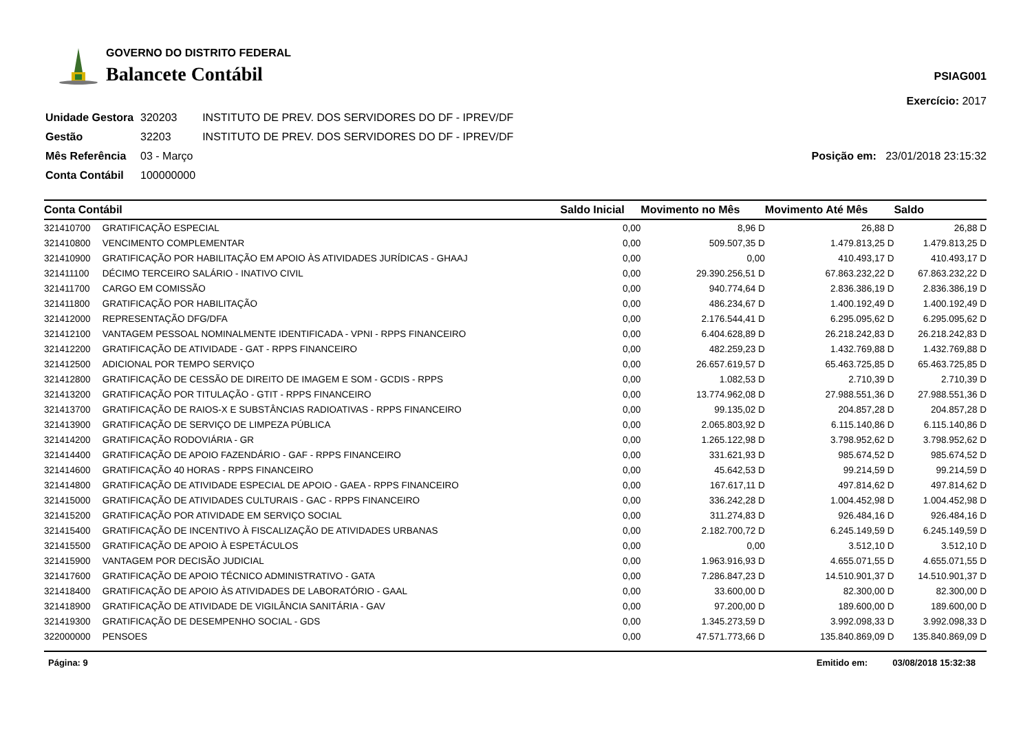GOVERNO DO DISTRITO FEDERAL
Balancete Contábil
PSIAG001
Exercício: 2017
| Unidade Gestora | 320203 | INSTITUTO DE PREV. DOS SERVIDORES DO DF - IPREV/DF |
| Gestão | 32203 | INSTITUTO DE PREV. DOS SERVIDORES DO DF - IPREV/DF |
| Mês Referência | 03 - Março | |
| Conta Contábil | 100000000 | |
Posição em: 23/01/2018 23:15:32
| Conta Contábil | | Saldo Inicial | Movimento no Mês | Movimento Até Mês | Saldo |
| --- | --- | --- | --- | --- | --- |
| 321410700 | GRATIFICAÇÃO ESPECIAL | 0,00 | 8,96 D | 26,88 D | 26,88 D |
| 321410800 | VENCIMENTO COMPLEMENTAR | 0,00 | 509.507,35 D | 1.479.813,25 D | 1.479.813,25 D |
| 321410900 | GRATIFICAÇÃO POR HABILITAÇÃO EM APOIO ÀS ATIVIDADES JURÍDICAS - GHAAJ | 0,00 | 0,00 | 410.493,17 D | 410.493,17 D |
| 321411100 | DÉCIMO TERCEIRO SALÁRIO - INATIVO CIVIL | 0,00 | 29.390.256,51 D | 67.863.232,22 D | 67.863.232,22 D |
| 321411700 | CARGO EM COMISSÃO | 0,00 | 940.774,64 D | 2.836.386,19 D | 2.836.386,19 D |
| 321411800 | GRATIFICAÇÃO POR HABILITAÇÃO | 0,00 | 486.234,67 D | 1.400.192,49 D | 1.400.192,49 D |
| 321412000 | REPRESENTAÇÃO DFG/DFA | 0,00 | 2.176.544,41 D | 6.295.095,62 D | 6.295.095,62 D |
| 321412100 | VANTAGEM PESSOAL NOMINALMENTE IDENTIFICADA - VPNI - RPPS FINANCEIRO | 0,00 | 6.404.628,89 D | 26.218.242,83 D | 26.218.242,83 D |
| 321412200 | GRATIFICAÇÃO DE ATIVIDADE - GAT - RPPS FINANCEIRO | 0,00 | 482.259,23 D | 1.432.769,88 D | 1.432.769,88 D |
| 321412500 | ADICIONAL POR TEMPO SERVIÇO | 0,00 | 26.657.619,57 D | 65.463.725,85 D | 65.463.725,85 D |
| 321412800 | GRATIFICAÇÃO DE CESSÃO DE DIREITO DE IMAGEM E SOM - GCDIS - RPPS | 0,00 | 1.082,53 D | 2.710,39 D | 2.710,39 D |
| 321413200 | GRATIFICAÇÃO POR TITULAÇÃO - GTIT - RPPS FINANCEIRO | 0,00 | 13.774.962,08 D | 27.988.551,36 D | 27.988.551,36 D |
| 321413700 | GRATIFICAÇÃO DE RAIOS-X E SUBSTÂNCIAS RADIOATIVAS - RPPS FINANCEIRO | 0,00 | 99.135,02 D | 204.857,28 D | 204.857,28 D |
| 321413900 | GRATIFICAÇÃO DE SERVIÇO DE LIMPEZA PÚBLICA | 0,00 | 2.065.803,92 D | 6.115.140,86 D | 6.115.140,86 D |
| 321414200 | GRATIFICAÇÃO RODOVIÁRIA - GR | 0,00 | 1.265.122,98 D | 3.798.952,62 D | 3.798.952,62 D |
| 321414400 | GRATIFICAÇÃO DE APOIO FAZENDÁRIO - GAF - RPPS FINANCEIRO | 0,00 | 331.621,93 D | 985.674,52 D | 985.674,52 D |
| 321414600 | GRATIFICAÇÃO 40 HORAS - RPPS FINANCEIRO | 0,00 | 45.642,53 D | 99.214,59 D | 99.214,59 D |
| 321414800 | GRATIFICAÇÃO DE ATIVIDADE ESPECIAL DE APOIO - GAEA - RPPS FINANCEIRO | 0,00 | 167.617,11 D | 497.814,62 D | 497.814,62 D |
| 321415000 | GRATIFICAÇÃO DE ATIVIDADES CULTURAIS - GAC - RPPS FINANCEIRO | 0,00 | 336.242,28 D | 1.004.452,98 D | 1.004.452,98 D |
| 321415200 | GRATIFICAÇÃO POR ATIVIDADE EM SERVIÇO SOCIAL | 0,00 | 311.274,83 D | 926.484,16 D | 926.484,16 D |
| 321415400 | GRATIFICAÇÃO DE INCENTIVO À FISCALIZAÇÃO DE ATIVIDADES URBANAS | 0,00 | 2.182.700,72 D | 6.245.149,59 D | 6.245.149,59 D |
| 321415500 | GRATIFICAÇÃO DE APOIO À ESPETÁCULOS | 0,00 | 0,00 | 3.512,10 D | 3.512,10 D |
| 321415900 | VANTAGEM POR DECISÃO JUDICIAL | 0,00 | 1.963.916,93 D | 4.655.071,55 D | 4.655.071,55 D |
| 321417600 | GRATIFICAÇÃO DE APOIO TÉCNICO ADMINISTRATIVO - GATA | 0,00 | 7.286.847,23 D | 14.510.901,37 D | 14.510.901,37 D |
| 321418400 | GRATIFICAÇÃO DE APOIO ÀS ATIVIDADES DE LABORATÓRIO - GAAL | 0,00 | 33.600,00 D | 82.300,00 D | 82.300,00 D |
| 321418900 | GRATIFICAÇÃO DE ATIVIDADE DE VIGILÂNCIA SANITÁRIA - GAV | 0,00 | 97.200,00 D | 189.600,00 D | 189.600,00 D |
| 321419300 | GRATIFICAÇÃO DE DESEMPENHO SOCIAL - GDS | 0,00 | 1.345.273,59 D | 3.992.098,33 D | 3.992.098,33 D |
| 322000000 | PENSOES | 0,00 | 47.571.773,66 D | 135.840.869,09 D | 135.840.869,09 D |
Página: 9 Emitido em: 03/08/2018 15:32:38